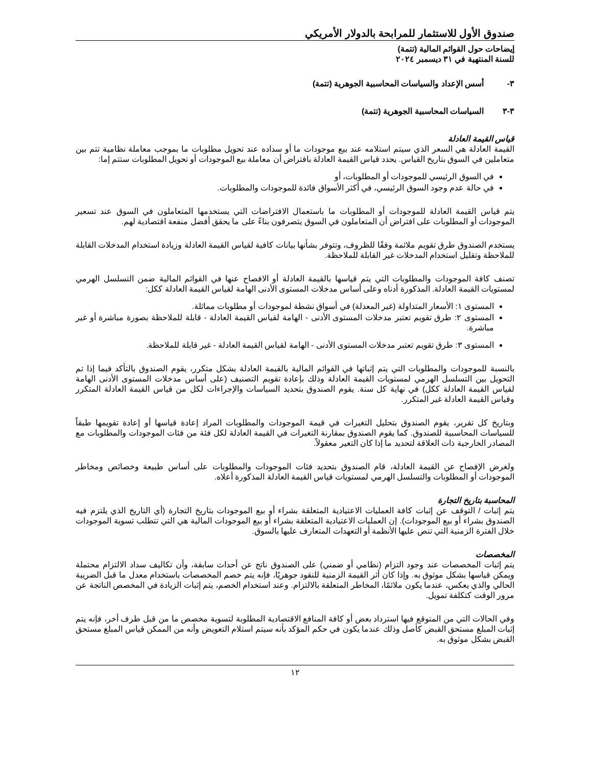صندوق الأول للاستثمار للمرابحة بالدولار الأمريكي
إيضاحات حول القوائم المالية (تتمة)
للسنة المنتهية في ٣١ ديسمبر ٢٠٢٤
٣- أسس الإعداد والسياسات المحاسبية الجوهرية (تتمة)
٣-٣ السياسات المحاسبية الجوهرية (تتمة)
قياس القيمة العادلة
القيمة العادلة هي السعر الذي سيتم استلامه عند بيع موجودات ما أو سداده عند تحويل مطلوبات ما بموجب معاملة نظامية تتم بين متعاملين في السوق بتاريخ القياس. يحدد قياس القيمة العادلة بافتراض أن معاملة بيع الموجودات أو تحويل المطلوبات ستتم إما:
في السوق الرئيسي للموجودات أو المطلوبات، أو
في حالة عدم وجود السوق الرئيسي، في أكثر الأسواق فائدة للموجودات والمطلوبات.
يتم قياس القيمة العادلة للموجودات أو المطلوبات ما باستعمال الافتراضات التي يستخدمها المتعاملون في السوق عند تسعير الموجودات أو المطلوبات على افتراض أن المتعاملون في السوق يتصرفون بناءً على ما يحقق أفضل منفعة اقتصادية لهم.
يستخدم الصندوق طرق تقويم ملائمة وفقًا للظروف، وتتوفر بشأنها بيانات كافية لقياس القيمة العادلة وزيادة استخدام المدخلات القابلة للملاحظة وتقليل استخدام المدخلات غير القابلة للملاحظة.
تصنف كافة الموجودات والمطلوبات التي يتم قياسها بالقيمة العادلة أو الافصاح عنها في القوائم المالية ضمن التسلسل الهرمي لمستويات القيمة العادلة. المذكورة أدناه وعلى أساس مدخلات المستوى الأدنى الهامة لقياس القيمة العادلة ككل:
المستوى ١: الأسعار المتداولة (غير المعدلة) في أسواق نشطة لموجودات أو مطلوبات مماثلة.
المستوى ٢: طرق تقويم تعتبر مدخلات المستوى الأدنى - الهامة لقياس القيمة العادلة - قابلة للملاحظة بصورة مباشرة أو غير مباشرة.
المستوى ٣: طرق تقويم تعتبر مدخلات المستوى الأدنى - الهامة لقياس القيمة العادلة - غير قابلة للملاحظة.
بالنسبة للموجودات والمطلوبات التي يتم إثباتها في القوائم المالية بالقيمة العادلة بشكل متكرر، يقوم الصندوق بالتأكد فيما إذا تم التحويل بين التسلسل الهرمي لمستويات القيمة العادلة وذلك بإعادة تقويم التصنيف (على أساس مدخلات المستوى الأدنى الهامة لقياس القيمة العادلة ككل) في نهاية كل سنة. يقوم الصندوق بتحديد السياسات والإجراءات لكل من قياس القيمة العادلة المتكرر وقياس القيمة العادلة غير المتكرر.
وبتاريخ كل تقرير، يقوم الصندوق بتحليل التغيرات في قيمة الموجودات والمطلوبات المراد إعادة قياسها أو إعادة تقويمها طبقاً للسياسات المحاسبية للصندوق. كما يقوم الصندوق بمقارنة التغيرات في القيمة العادلة لكل فئة من فئات الموجودات والمطلوبات مع المصادر الخارجية ذات العلاقة لتحديد ما إذا كان التغير معقولاً.
ولغرض الإفصاح عن القيمة العادلة، قام الصندوق بتحديد فئات الموجودات والمطلوبات على أساس طبيعة وخصائص ومخاطر الموجودات أو المطلوبات والتسلسل الهرمي لمستويات قياس القيمة العادلة المذكورة أعلاه.
المحاسبة بتاريخ التجارة
يتم إثبات / التوقف عن إثبات كافة العمليات الاعتيادية المتعلقة بشراء أو بيع الموجودات بتاريخ التجارة (أي التاريخ الذي يلتزم فيه الصندوق بشراء أو بيع الموجودات). إن العمليات الاعتيادية المتعلقة بشراء أو بيع الموجودات المالية هي التي تتطلب تسوية الموجودات خلال الفترة الزمنية التي تنص عليها الأنظمة أو التعهدات المتعارف عليها بالسوق.
المخصصات
يتم إثبات المخصصات عند وجود التزام (نظامي أو ضمني) على الصندوق ناتج عن أحداث سابقة، وأن تكاليف سداد الالتزام محتملة ويمكن قياسها بشكل موثوق به. وإذا كان أثر القيمة الزمنية للنقود جوهريًا، فإنه يتم خصم المخصصات باستخدام معدل ما قبل الضريبة الحالي والذي يعكس، عندما يكون ملائمًا، المخاطر المتعلقة بالالتزام. وعند استخدام الخصم، يتم إثبات الزيادة في المخصص الناتجة عن مرور الوقت كتكلفة تمويل.
وفي الحالات التي من المتوقع فيها استرداد بعض أو كافة المنافع الاقتصادية المطلوبة لتسوية مخصص ما من قبل طرف أخر، فإنه يتم إثبات المبلغ مستحق القبض كأصل وذلك عندما يكون في حكم المؤكد بأنه سيتم استلام التعويض وأنه من الممكن قياس المبلغ مستحق القبض بشكل موثوق به.
١٢